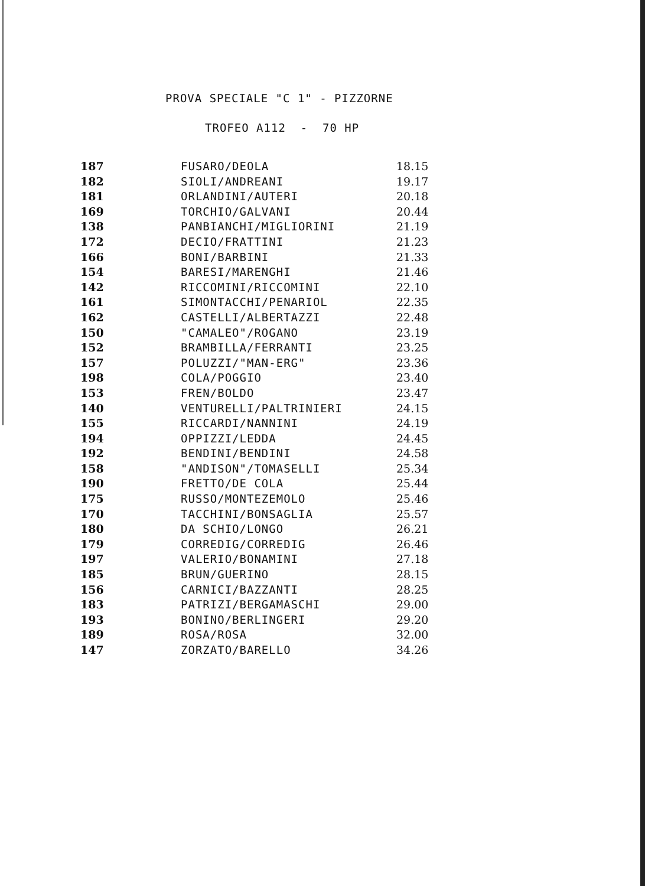PROVA SPECIALE "C 1" - PIZZORNE
TROFEO A112 - 70 HP
| 187 | FUSARO/DEOLA | 18.15 |
| 182 | SIOLI/ANDREANI | 19.17 |
| 181 | ORLANDINI/AUTERI | 20.18 |
| 169 | TORCHIO/GALVANI | 20.44 |
| 138 | PANBIANCHI/MIGLIORINI | 21.19 |
| 172 | DECIO/FRATTINI | 21.23 |
| 166 | BONI/BARBINI | 21.33 |
| 154 | BARESI/MARENGHI | 21.46 |
| 142 | RICCOMINI/RICCOMINI | 22.10 |
| 161 | SIMONTACCHI/PENARIOL | 22.35 |
| 162 | CASTELLI/ALBERTAZZI | 22.48 |
| 150 | "CAMALEO"/ROGANO | 23.19 |
| 152 | BRAMBILLA/FERRANTI | 23.25 |
| 157 | POLUZZI/"MAN-ERG" | 23.36 |
| 198 | COLA/POGGIO | 23.40 |
| 153 | FREN/BOLDO | 23.47 |
| 140 | VENTURELLI/PALTRINIERI | 24.15 |
| 155 | RICCARDI/NANNINI | 24.19 |
| 194 | OPPIZZI/LEDDA | 24.45 |
| 192 | BENDINI/BENDINI | 24.58 |
| 158 | "ANDISON"/TOMASELLI | 25.34 |
| 190 | FRETTO/DE COLA | 25.44 |
| 175 | RUSSO/MONTEZEMOLO | 25.46 |
| 170 | TACCHINI/BONSAGLIA | 25.57 |
| 180 | DA SCHIO/LONGO | 26.21 |
| 179 | CORREDIG/CORREDIG | 26.46 |
| 197 | VALERIO/BONAMINI | 27.18 |
| 185 | BRUN/GUERINO | 28.15 |
| 156 | CARNICI/BAZZANTI | 28.25 |
| 183 | PATRIZI/BERGAMASCHI | 29.00 |
| 193 | BONINO/BERLINGERI | 29.20 |
| 189 | ROSA/ROSA | 32.00 |
| 147 | ZORZATO/BARELLO | 34.26 |